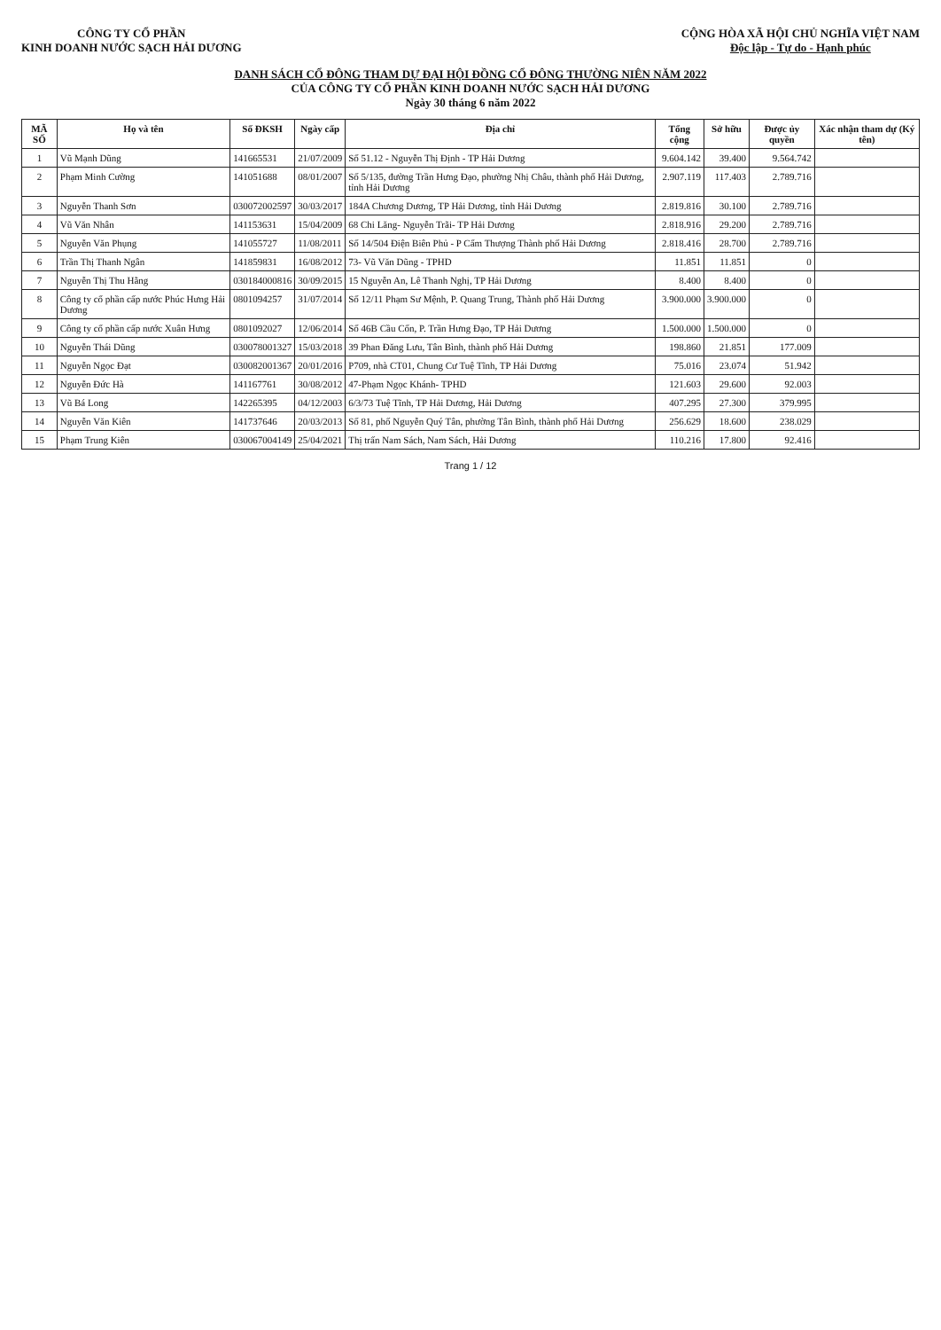CÔNG TY CỔ PHẦN
KINH DOANH NƯỚC SẠCH HẢI DƯƠNG
CỘNG HÒA XÃ HỘI CHỦ NGHĨA VIỆT NAM
Độc lập - Tự do - Hạnh phúc
DANH SÁCH CỔ ĐÔNG THAM DỰ ĐẠI HỘI ĐỒNG CỔ ĐÔNG THƯỜNG NIÊN NĂM 2022
CỦA CÔNG TY CỔ PHẦN KINH DOANH NƯỚC SẠCH HẢI DƯƠNG
Ngày 30 tháng 6 năm 2022
| MÃ SỐ | Họ và tên | Số ĐKSH | Ngày cấp | Địa chỉ | Tổng cộng | Sở hữu | Được ủy quyền | Xác nhận tham dự (Ký tên) |
| --- | --- | --- | --- | --- | --- | --- | --- | --- |
| 1 | Vũ Mạnh Dũng | 141665531 | 21/07/2009 | Số 51.12 - Nguyễn Thị Định - TP Hải Dương | 9.604.142 | 39.400 | 9.564.742 | |
| 2 | Phạm Minh Cường | 141051688 | 08/01/2007 | Số 5/135, đường Trần Hưng Đạo, phường Nhị Châu, thành phố Hải Dương, tỉnh Hải Dương | 2.907.119 | 117.403 | 2.789.716 | |
| 3 | Nguyễn Thanh Sơn | 030072002597 | 30/03/2017 | 184A Chương Dương, TP Hải Dương, tỉnh Hải Dương | 2.819.816 | 30.100 | 2.789.716 | |
| 4 | Vũ Văn Nhân | 141153631 | 15/04/2009 | 68 Chi Lăng- Nguyễn Trãi- TP Hải Dương | 2.818.916 | 29.200 | 2.789.716 | |
| 5 | Nguyễn Văn Phụng | 141055727 | 11/08/2011 | Số 14/504 Điện Biên Phủ - P Cẩm Thượng Thành phố Hải Dương | 2.818.416 | 28.700 | 2.789.716 | |
| 6 | Trần Thị Thanh Ngân | 141859831 | 16/08/2012 | 73- Vũ Văn Dũng - TPHD | 11.851 | 11.851 | 0 | |
| 7 | Nguyễn Thị Thu Hằng | 030184000816 | 30/09/2015 | 15 Nguyễn An, Lê Thanh Nghị, TP Hải Dương | 8.400 | 8.400 | 0 | |
| 8 | Công ty cổ phần cấp nước Phúc Hưng Hải Dương | 0801094257 | 31/07/2014 | Số 12/11 Phạm Sư Mệnh, P. Quang Trung, Thành phố Hải Dương | 3.900.000 | 3.900.000 | 0 | |
| 9 | Công ty cổ phần cấp nước Xuân Hưng | 0801092027 | 12/06/2014 | Số 46B Cầu Cốn, P. Trần Hưng Đạo, TP Hải Dương | 1.500.000 | 1.500.000 | 0 | |
| 10 | Nguyễn Thái Dũng | 030078001327 | 15/03/2018 | 39 Phan Đăng Lưu, Tân Bình, thành phố Hải Dương | 198.860 | 21.851 | 177.009 | |
| 11 | Nguyễn Ngọc Đạt | 030082001367 | 20/01/2016 | P709, nhà CT01, Chung Cư Tuệ Tĩnh, TP Hải Dương | 75.016 | 23.074 | 51.942 | |
| 12 | Nguyễn Đức Hà | 141167761 | 30/08/2012 | 47-Phạm Ngọc Khánh- TPHD | 121.603 | 29.600 | 92.003 | |
| 13 | Vũ Bá Long | 142265395 | 04/12/2003 | 6/3/73 Tuệ Tĩnh, TP Hải Dương, Hải Dương | 407.295 | 27.300 | 379.995 | |
| 14 | Nguyễn Văn Kiên | 141737646 | 20/03/2013 | Số 81, phố Nguyễn Quý Tân, phường Tân Bình, thành phố Hải Dương | 256.629 | 18.600 | 238.029 | |
| 15 | Phạm Trung Kiên | 030067004149 | 25/04/2021 | Thị trấn Nam Sách, Nam Sách, Hải Dương | 110.216 | 17.800 | 92.416 | |
Trang 1 / 12